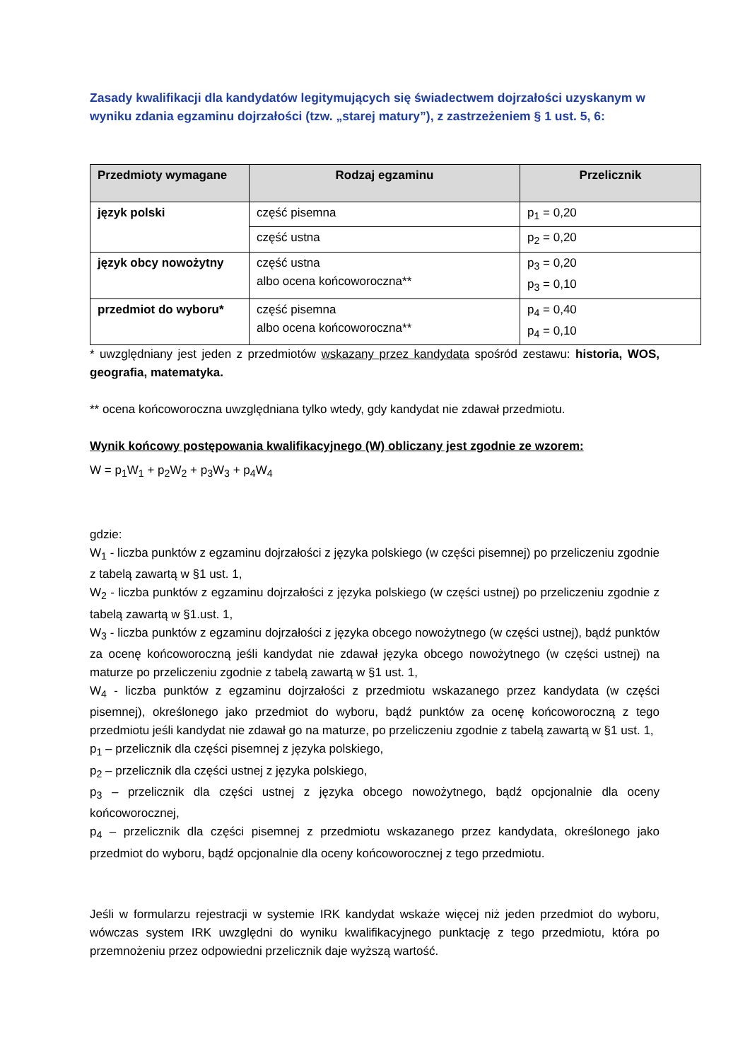Zasady kwalifikacji dla kandydatów legitymujących się świadectwem dojrzałości uzyskanym w wyniku zdania egzaminu dojrzałości (tzw. „starej matury”), z zastrzeżeniem § 1 ust. 5, 6:
| Przedmioty wymagane | Rodzaj egzaminu | Przelicznik |
| --- | --- | --- |
| język polski | część pisemna | p<sub>1</sub> = 0,20 |
| | część ustna | p<sub>2</sub> = 0,20 |
| język obcy nowożytny | część ustna albo ocena końcoworoczna** | p<sub>3</sub> = 0,20 p<sub>3</sub> = 0,10 |
| przedmiot do wyboru* | część pisemna albo ocena końcoworoczna** | p<sub>4</sub> = 0,40 p<sub>4</sub> = 0,10 |
* uwzględniany jest jeden z przedmiotów wskazany przez kandydata spośród zestawu: historia, WOS, geografia, matematyka.
** ocena końcoworoczna uwzględniana tylko wtedy, gdy kandydat nie zdawał przedmiotu.
Wynik końcowy postępowania kwalifikacyjnego (W) obliczany jest zgodnie ze wzorem:
W = p<sub>1</sub>W<sub>1</sub> + p<sub>2</sub>W<sub>2</sub> + p<sub>3</sub>W<sub>3</sub> + p<sub>4</sub>W<sub>4</sub>
gdzie:
W<sub>1</sub> - liczba punktów z egzaminu dojrzałości z języka polskiego (w części pisemnej) po przeliczeniu zgodnie z tabelą zawartą w §1 ust. 1,
W<sub>2</sub> - liczba punktów z egzaminu dojrzałości z języka polskiego (w części ustnej) po przeliczeniu zgodnie z tabelą zawartą w §1.ust. 1,
W<sub>3</sub> - liczba punktów z egzaminu dojrzałości z języka obcego nowożytnego (w części ustnej), bądź punktów za ocenę końcoworoczną jeśli kandydat nie zdawał języka obcego nowożytnego (w części ustnej) na maturze po przeliczeniu zgodnie z tabelą zawartą w §1 ust. 1,
W<sub>4</sub> - liczba punktów z egzaminu dojrzałości z przedmiotu wskazanego przez kandydata (w części pisemnej), określonego jako przedmiot do wyboru, bądź punktów za ocenę końcoworoczną z tego przedmiotu jeśli kandydat nie zdawał go na maturze, po przeliczeniu zgodnie z tabelą zawartą w §1 ust. 1,
p<sub>1</sub> – przelicznik dla części pisemnej z języka polskiego,
p<sub>2</sub> – przelicznik dla części ustnej z języka polskiego,
p<sub>3</sub> – przelicznik dla części ustnej z języka obcego nowożytnego, bądź opcjonalnie dla oceny końcoworocznej,
p<sub>4</sub> – przelicznik dla części pisemnej z przedmiotu wskazanego przez kandydata, określonego jako przedmiot do wyboru, bądź opcjonalnie dla oceny końcoworocznej z tego przedmiotu.
Jeśli w formularzu rejestracji w systemie IRK kandydat wskaże więcej niż jeden przedmiot do wyboru, wówczas system IRK uwzględni do wyniku kwalifikacyjnego punktację z tego przedmiotu, która po przemnożeniu przez odpowiedni przelicznik daje wyższą wartość.